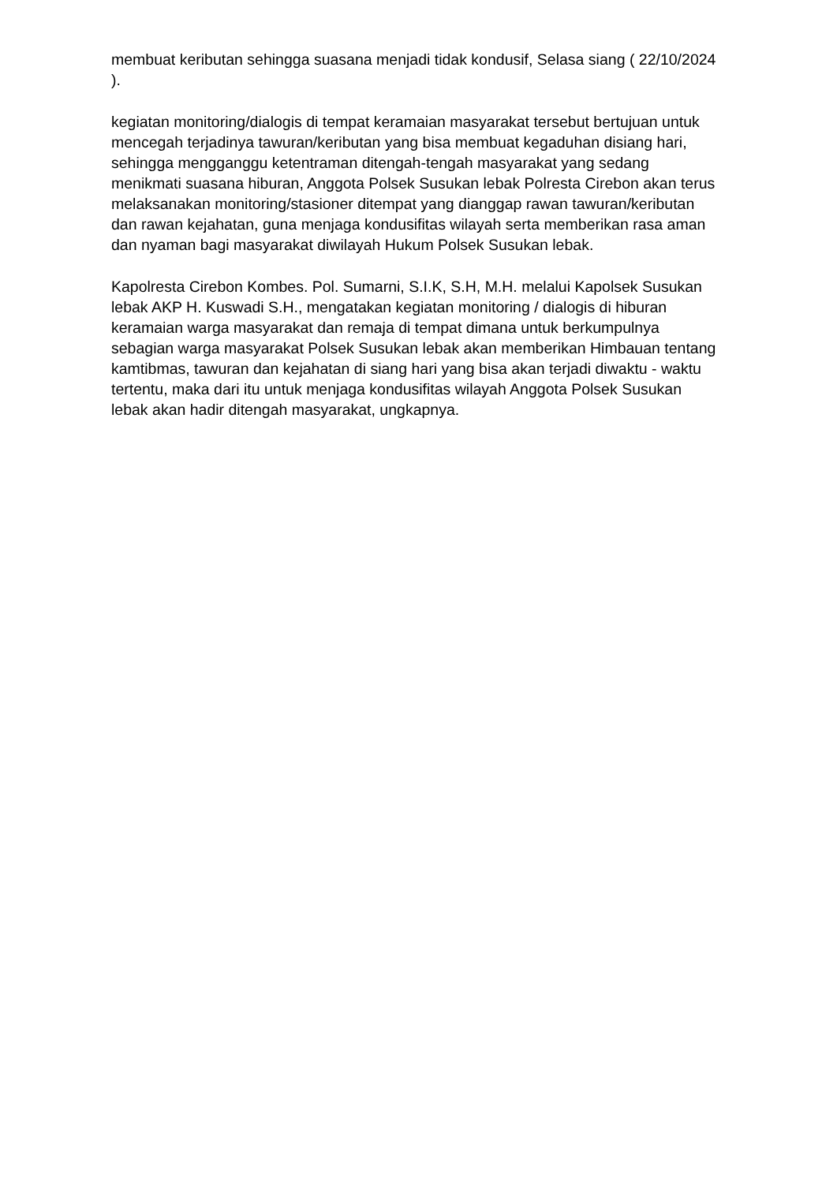membuat keributan sehingga suasana menjadi tidak kondusif, Selasa siang ( 22/10/2024 ).
kegiatan monitoring/dialogis di tempat keramaian masyarakat tersebut bertujuan untuk mencegah terjadinya tawuran/keributan yang bisa membuat kegaduhan disiang hari, sehingga mengganggu ketentraman ditengah-tengah masyarakat yang sedang menikmati suasana hiburan, Anggota Polsek Susukan lebak Polresta Cirebon akan terus melaksanakan monitoring/stasioner ditempat yang dianggap rawan tawuran/keributan dan rawan kejahatan, guna menjaga kondusifitas wilayah serta memberikan rasa aman dan nyaman bagi masyarakat diwilayah Hukum Polsek Susukan lebak.
Kapolresta Cirebon Kombes. Pol. Sumarni, S.I.K, S.H, M.H. melalui Kapolsek Susukan lebak AKP H. Kuswadi S.H., mengatakan kegiatan monitoring / dialogis di hiburan keramaian warga masyarakat dan remaja di tempat dimana untuk berkumpulnya sebagian warga masyarakat Polsek Susukan lebak akan memberikan Himbauan tentang kamtibmas, tawuran dan kejahatan di siang hari yang bisa akan terjadi diwaktu - waktu tertentu, maka dari itu untuk menjaga kondusifitas wilayah Anggota Polsek Susukan lebak akan hadir ditengah masyarakat, ungkapnya.